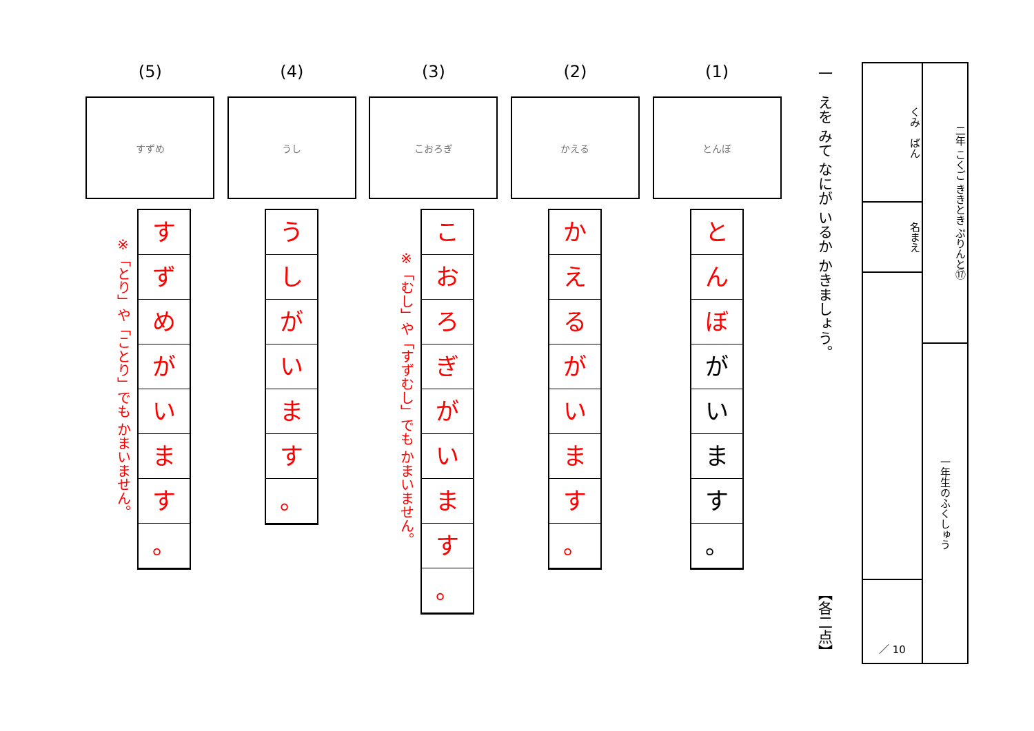二年 こくご ききとき ぷりんと⑰
一年生のふくしゅう
くみ　ばん
名まえ
／ 10
一　えを みて なにが いるか かきましょう。
【各二点】
(1)
とんぼ
と
ん
ぼ
が
い
ま
す
。
(2)
かえる
か
え
る
が
い
ま
す
。
(3)
こおろぎ
こ
お
ろ
ぎ
が
い
ま
す
。
※「むし」や「すずむし」でも かまいません。
(4)
うし
う
し
が
い
ま
す
。
(5)
すずめ
す
ず
め
が
い
ま
す
。
※「とり」や「ことり」でも かまいません。